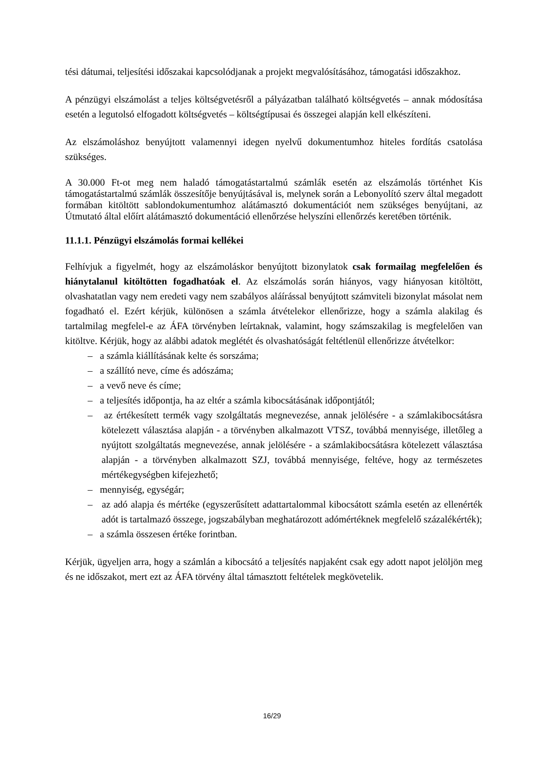tési dátumai, teljesítési időszakai kapcsolódjanak a projekt megvalósításához, támogatási időszakhoz.
A pénzügyi elszámolást a teljes költségvetésről a pályázatban található költségvetés – annak módosítása esetén a legutolsó elfogadott költségvetés – költségtípusai és összegei alapján kell elkészíteni.
Az elszámoláshoz benyújtott valamennyi idegen nyelvű dokumentumhoz hiteles fordítás csatolása szükséges.
A 30.000 Ft-ot meg nem haladó támogatástartalmú számlák esetén az elszámolás történhet Kis támogatástartalmú számlák összesítője benyújtásával is, melynek során a Lebonyolító szerv által megadott formában kitöltött sablondokumentumhoz alátámasztó dokumentációt nem szükséges benyújtani, az Útmutató által előírt alátámasztó dokumentáció ellenőrzése helyszíni ellenőrzés keretében történik.
11.1.1. Pénzügyi elszámolás formai kellékei
Felhívjuk a figyelmét, hogy az elszámoláskor benyújtott bizonylatok csak formailag megfelelően és hiánytalanul kitöltötten fogadhatóak el. Az elszámolás során hiányos, vagy hiányosan kitöltött, olvashatatlan vagy nem eredeti vagy nem szabályos aláírással benyújtott számviteli bizonylat másolat nem fogadható el. Ezért kérjük, különösen a számla átvételekor ellenőrizze, hogy a számla alakilag és tartalmilag megfelel-e az ÁFA törvényben leírtaknak, valamint, hogy számszakilag is megfelelően van kitöltve. Kérjük, hogy az alábbi adatok meglétét és olvashatóságát feltétlenül ellenőrizze átvételkor:
– a számla kiállításának kelte és sorszáma;
– a szállító neve, címe és adószáma;
– a vevő neve és címe;
– a teljesítés időpontja, ha az eltér a számla kibocsátásának időpontjától;
– az értékesített termék vagy szolgáltatás megnevezése, annak jelölésére - a számlakibocsátásra kötelezett választása alapján - a törvényben alkalmazott VTSZ, továbbá mennyisége, illetőleg a nyújtott szolgáltatás megnevezése, annak jelölésére - a számlakibocsátásra kötelezett választása alapján - a törvényben alkalmazott SZJ, továbbá mennyisége, feltéve, hogy az természetes mértékegységben kifejezhető;
– mennyiség, egységár;
– az adó alapja és mértéke (egyszerűsített adattartalommal kibocsátott számla esetén az ellenérték adót is tartalmazó összege, jogszabályban meghatározott adómértéknek megfelelő százalékérték);
– a számla összesen értéke forintban.
Kérjük, ügyeljen arra, hogy a számlán a kibocsátó a teljesítés napjaként csak egy adott napot jelöljön meg és ne időszakot, mert ezt az ÁFA törvény által támasztott feltételek megkövetelik.
16/29